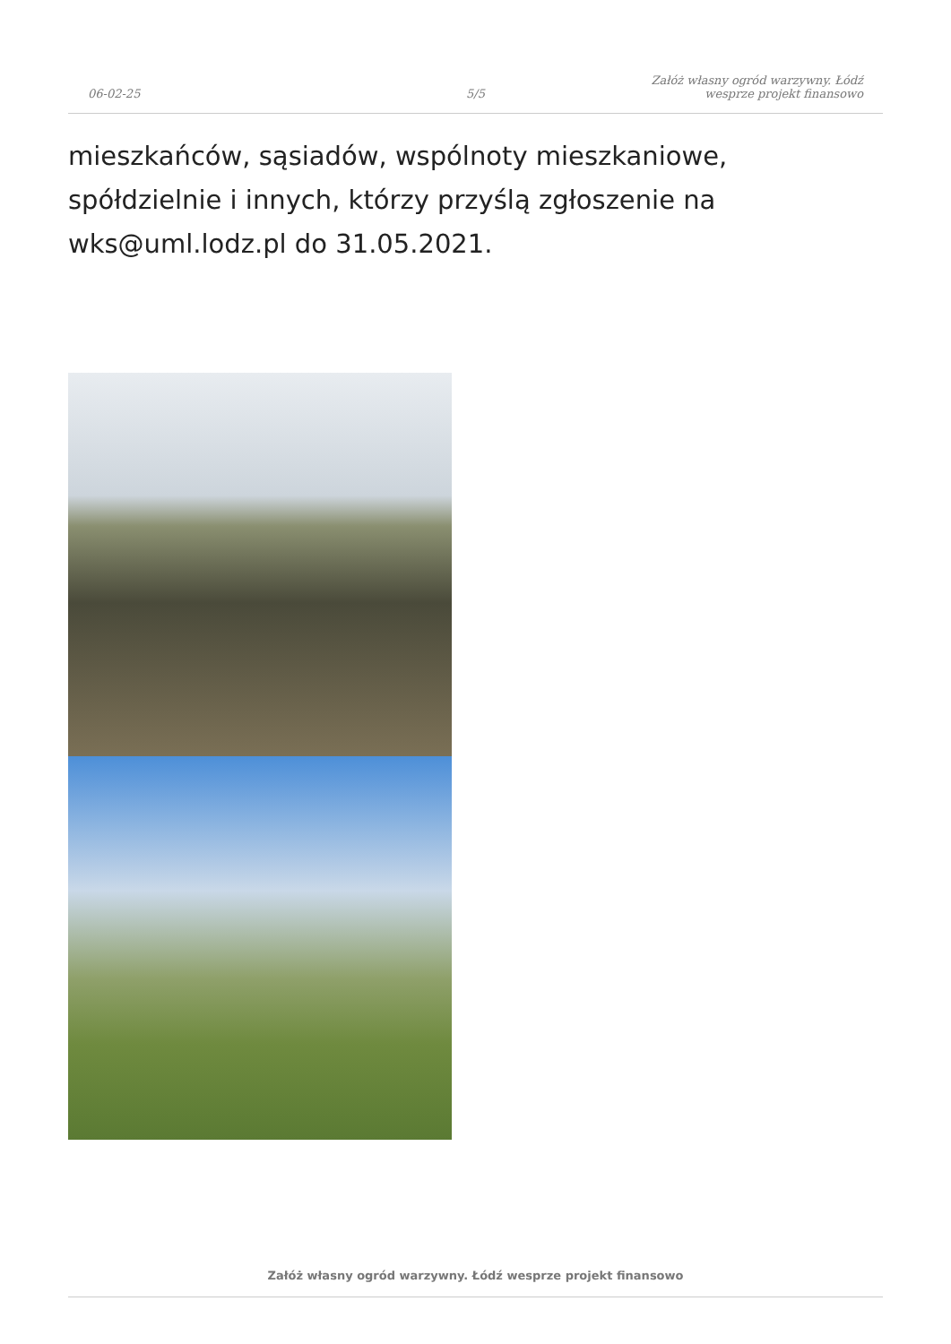06-02-25
5/5
Załóż własny ogród warzywny. Łódź
wesprze projekt finansowo
mieszkańców, sąsiadów, wspólnoty mieszkaniowe, spółdzielnie i innych, którzy przyślą zgłoszenie na wks@uml.lodz.pl do 31.05.2021.
Załóż własny ogród warzywny. Łódź wesprze projekt finansowo